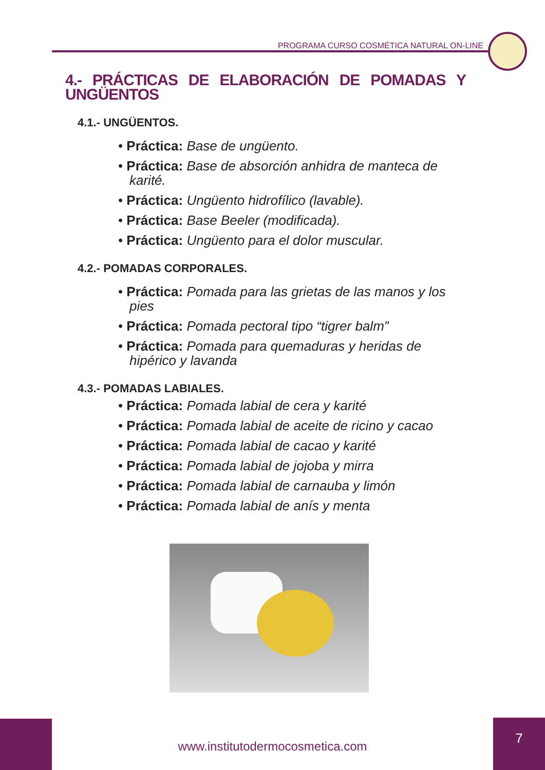PROGRAMA CURSO COSMÉTICA NATURAL ON-LINE
4.- PRÁCTICAS DE ELABORACIÓN DE POMADAS Y UNGÜENTOS
4.1.- UNGÜENTOS.
• Práctica: Base de ungüento.
• Práctica: Base de absorción anhidra de manteca de karité.
• Práctica: Ungüento hidrofílico (lavable).
• Práctica: Base Beeler (modificada).
• Práctica: Ungüento para el dolor muscular.
4.2.- POMADAS CORPORALES.
• Práctica: Pomada para las grietas de las manos y los pies
• Práctica: Pomada pectoral tipo “tigrer balm”
• Práctica: Pomada para quemaduras y heridas de hipérico y lavanda
4.3.- POMADAS LABIALES.
• Práctica: Pomada labial de cera y karité
• Práctica: Pomada labial de aceite de ricino y cacao
• Práctica: Pomada labial de cacao y karité
• Práctica: Pomada labial de jojoba y mirra
• Práctica: Pomada labial de carnauba y limón
• Práctica: Pomada labial de anís y menta
www.institutodermocosmetica.com
7